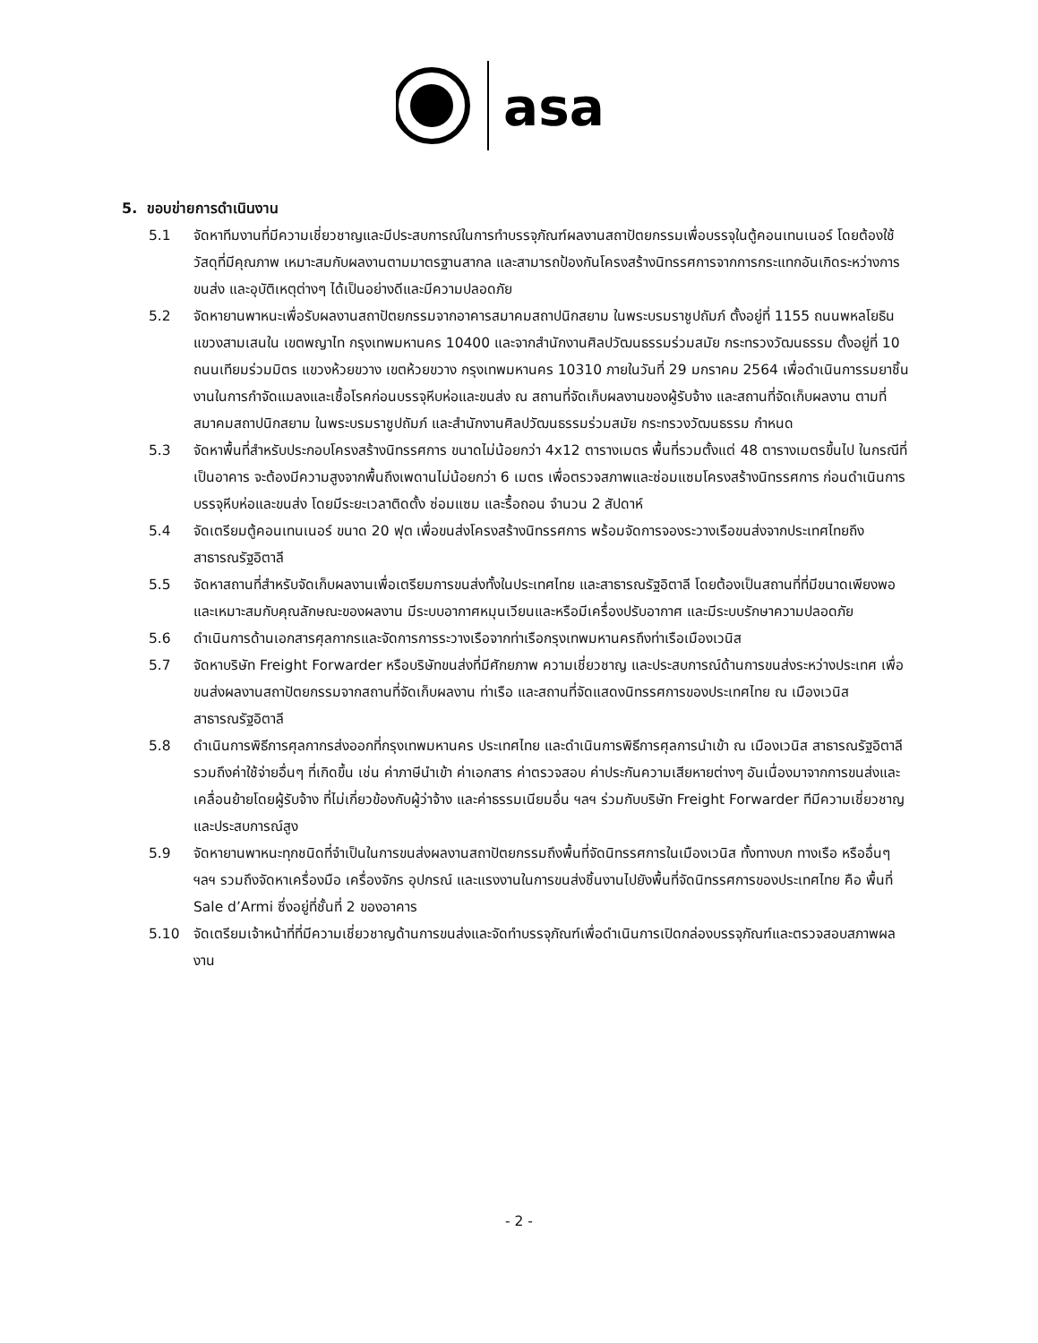asa
5. ขอบข่ายการดำเนินงาน
5.1 จัดหาทีมงานที่มีความเชี่ยวชาญและมีประสบการณ์ในการทำบรรจุภัณฑ์ผลงานสถาปัตยกรรมเพื่อบรรจุในตู้คอนเทนเนอร์ โดยต้องใช้วัสดุที่มีคุณภาพ เหมาะสมกับผลงานตามมาตรฐานสากล และสามารถป้องกันโครงสร้างนิทรรศการจากการกระแทกอันเกิดระหว่างการขนส่ง และอุบัติเหตุต่างๆ ได้เป็นอย่างดีและมีความปลอดภัย
5.2 จัดหายานพาหนะเพื่อรับผลงานสถาปัตยกรรมจากอาคารสมาคมสถาปนิกสยาม ในพระบรมราชูปถัมภ์ ตั้งอยู่ที่ 1155 ถนนพหลโยธิน แขวงสามเสนใน เขตพญาไท กรุงเทพมหานคร 10400 และจากสำนักงานศิลปวัฒนธรรมร่วมสมัย กระทรวงวัฒนธรรม ตั้งอยู่ที่ 10 ถนนเทียมร่วมมิตร แขวงห้วยขวาง เขตห้วยขวาง กรุงเทพมหานคร 10310 ภายในวันที่ 29 มกราคม 2564 เพื่อดำเนินการรมยาชิ้นงานในการกำจัดแมลงและเชื้อโรคก่อนบรรจุหีบห่อและขนส่ง ณ สถานที่จัดเก็บผลงานของผู้รับจ้าง และสถานที่จัดเก็บผลงาน ตามที่สมาคมสถาปนิกสยาม ในพระบรมราชูปถัมภ์ และสำนักงานศิลปวัฒนธรรมร่วมสมัย กระทรวงวัฒนธรรม กำหนด
5.3 จัดหาพื้นที่สำหรับประกอบโครงสร้างนิทรรศการ ขนาดไม่น้อยกว่า 4x12 ตารางเมตร พื้นที่รวมตั้งแต่ 48 ตารางเมตรขึ้นไป ในกรณีที่เป็นอาคาร จะต้องมีความสูงจากพื้นถึงเพดานไม่น้อยกว่า 6 เมตร เพื่อตรวจสภาพและซ่อมแซมโครงสร้างนิทรรศการ ก่อนดำเนินการบรรจุหีบห่อและขนส่ง โดยมีระยะเวลาติดตั้ง ซ่อมแซม และรื้อถอน จำนวน 2 สัปดาห์
5.4 จัดเตรียมตู้คอนเทนเนอร์ ขนาด 20 ฟุต เพื่อขนส่งโครงสร้างนิทรรศการ พร้อมจัดการจองระวางเรือขนส่งจากประเทศไทยถึงสาธารณรัฐอิตาลี
5.5 จัดหาสถานที่สำหรับจัดเก็บผลงานเพื่อเตรียมการขนส่งทั้งในประเทศไทย และสาธารณรัฐอิตาลี โดยต้องเป็นสถานที่ที่มีขนาดเพียงพอและเหมาะสมกับคุณลักษณะของผลงาน มีระบบอากาศหมุนเวียนและหรือมีเครื่องปรับอากาศ และมีระบบรักษาความปลอดภัย
5.6 ดำเนินการด้านเอกสารศุลกากรและจัดการการระวางเรือจากท่าเรือกรุงเทพมหานครถึงท่าเรือเมืองเวนิส
5.7 จัดหาบริษัท Freight Forwarder หรือบริษัทขนส่งที่มีศักยภาพ ความเชี่ยวชาญ และประสบการณ์ด้านการขนส่งระหว่างประเทศ เพื่อขนส่งผลงานสถาปัตยกรรมจากสถานที่จัดเก็บผลงาน ท่าเรือ และสถานที่จัดแสดงนิทรรศการของประเทศไทย ณ เมืองเวนิส สาธารณรัฐอิตาลี
5.8 ดำเนินการพิธีการศุลกากรส่งออกที่กรุงเทพมหานคร ประเทศไทย และดำเนินการพิธีการศุลการนำเข้า ณ เมืองเวนิส สาธารณรัฐอิตาลี รวมถึงค่าใช้จ่ายอื่นๆ ที่เกิดขึ้น เช่น ค่าภาษีนำเข้า ค่าเอกสาร ค่าตรวจสอบ ค่าประกันความเสียหายต่างๆ อันเนื่องมาจากการขนส่งและเคลื่อนย้ายโดยผู้รับจ้าง ที่ไม่เกี่ยวข้องกับผู้ว่าจ้าง และค่าธรรมเนียมอื่น ฯลฯ ร่วมกับบริษัท Freight Forwarder ทีมีความเชี่ยวชาญและประสบการณ์สูง
5.9 จัดหายานพาหนะทุกชนิดที่จำเป็นในการขนส่งผลงานสถาปัตยกรรมถึงพื้นที่จัดนิทรรศการในเมืองเวนิส ทั้งทางบก ทางเรือ หรืออื่นๆ ฯลฯ รวมถึงจัดหาเครื่องมือ เครื่องจักร อุปกรณ์ และแรงงานในการขนส่งชิ้นงานไปยังพื้นที่จัดนิทรรศการของประเทศไทย คือ พื้นที่ Sale d’Armi ซึ่งอยู่ที่ชั้นที่ 2 ของอาคาร
5.10 จัดเตรียมเจ้าหน้าที่ที่มีความเชี่ยวชาญด้านการขนส่งและจัดทำบรรจุภัณฑ์เพื่อดำเนินการเปิดกล่องบรรจุภัณฑ์และตรวจสอบสภาพผลงาน
- 2 -